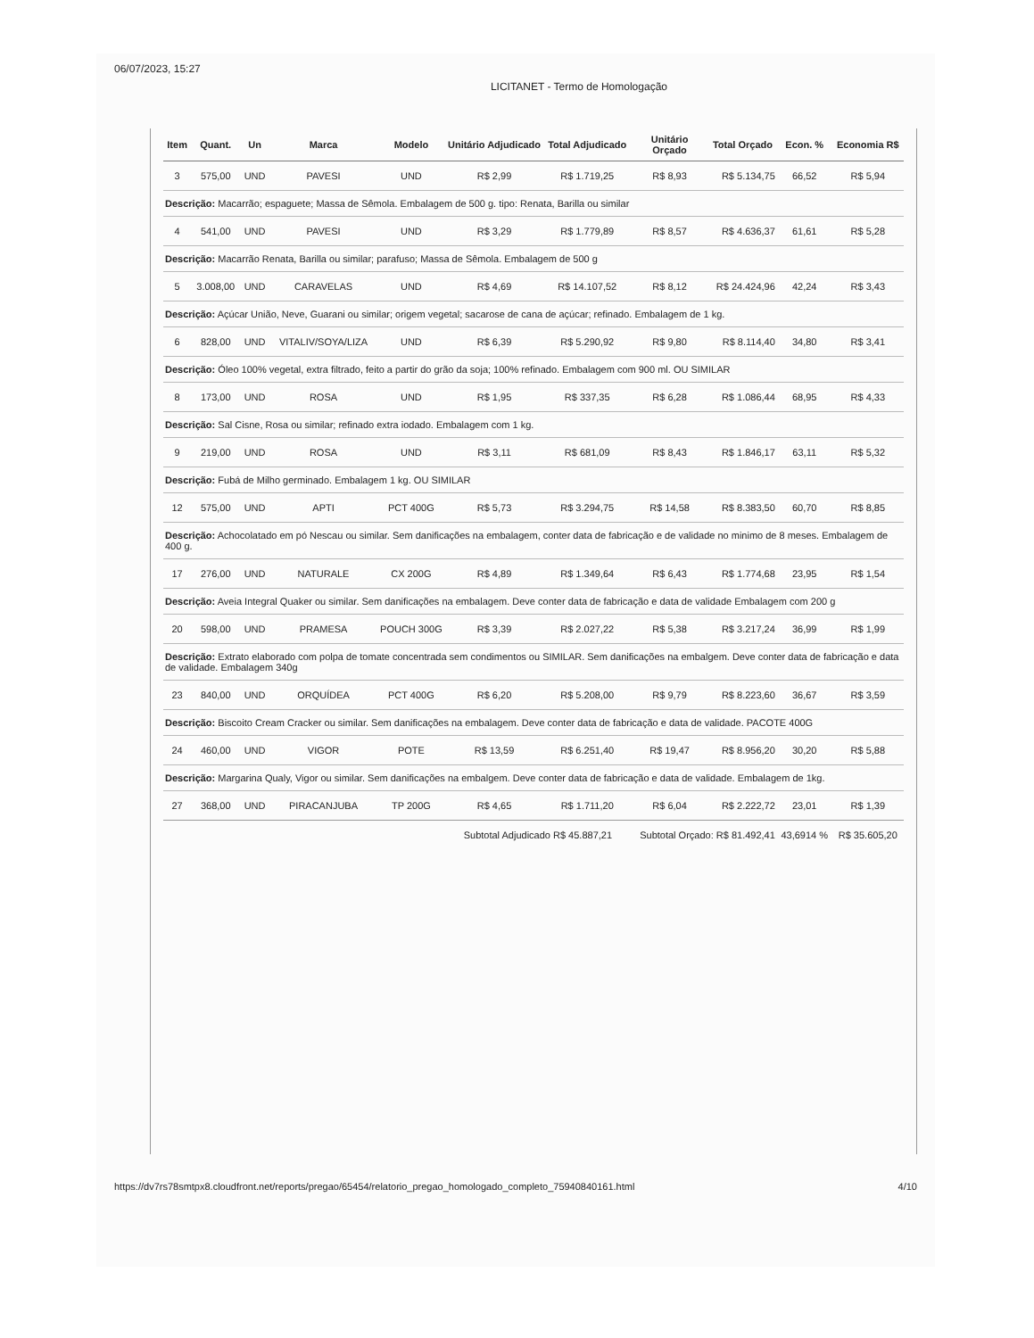06/07/2023, 15:27 LICITANET - Termo de Homologação
| Item | Quant. | Un | Marca | Modelo | Unitário Adjudicado | Total Adjudicado | Unitário Orçado | Total Orçado | Econ. % | Economia R$ |
| --- | --- | --- | --- | --- | --- | --- | --- | --- | --- | --- |
| 3 | 575,00 | UND | PAVESI | UND | R$ 2,99 | R$ 1.719,25 | R$ 8,93 | R$ 5.134,75 | 66,52 | R$ 5,94 |
| Descrição: Macarrão; espaguete; Massa de Sêmola. Embalagem de 500 g. tipo: Renata, Barilla ou similar | | | | | | | | | | |
| 4 | 541,00 | UND | PAVESI | UND | R$ 3,29 | R$ 1.779,89 | R$ 8,57 | R$ 4.636,37 | 61,61 | R$ 5,28 |
| Descrição: Macarrão Renata, Barilla ou similar; parafuso; Massa de Sêmola. Embalagem de 500 g | | | | | | | | | | |
| 5 | 3.008,00 | UND | CARAVELAS | UND | R$ 4,69 | R$ 14.107,52 | R$ 8,12 | R$ 24.424,96 | 42,24 | R$ 3,43 |
| Descrição: Açúcar União, Neve, Guarani ou similar; origem vegetal; sacarose de cana de açúcar; refinado. Embalagem de 1 kg. | | | | | | | | | | |
| 6 | 828,00 | UND | VITALIV/SOYA/LIZA | UND | R$ 6,39 | R$ 5.290,92 | R$ 9,80 | R$ 8.114,40 | 34,80 | R$ 3,41 |
| Descrição: Óleo 100% vegetal, extra filtrado, feito a partir do grão da soja; 100% refinado. Embalagem com 900 ml. OU SIMILAR | | | | | | | | | | |
| 8 | 173,00 | UND | ROSA | UND | R$ 1,95 | R$ 337,35 | R$ 6,28 | R$ 1.086,44 | 68,95 | R$ 4,33 |
| Descrição: Sal Cisne, Rosa ou similar; refinado extra iodado. Embalagem com 1 kg. | | | | | | | | | | |
| 9 | 219,00 | UND | ROSA | UND | R$ 3,11 | R$ 681,09 | R$ 8,43 | R$ 1.846,17 | 63,11 | R$ 5,32 |
| Descrição: Fubá de Milho germinado. Embalagem 1 kg. OU SIMILAR | | | | | | | | | | |
| 12 | 575,00 | UND | APTI | PCT 400G | R$ 5,73 | R$ 3.294,75 | R$ 14,58 | R$ 8.383,50 | 60,70 | R$ 8,85 |
| Descrição: Achocolatado em pó Nescau ou similar. Sem danificações na embalagem, conter data de fabricação e de validade no minimo de 8 meses. Embalagem de 400 g. | | | | | | | | | | |
| 17 | 276,00 | UND | NATURALE | CX 200G | R$ 4,89 | R$ 1.349,64 | R$ 6,43 | R$ 1.774,68 | 23,95 | R$ 1,54 |
| Descrição: Aveia Integral Quaker ou similar. Sem danificações na embalagem. Deve conter data de fabricação e data de validade Embalagem com 200 g | | | | | | | | | | |
| 20 | 598,00 | UND | PRAMESA | POUCH 300G | R$ 3,39 | R$ 2.027,22 | R$ 5,38 | R$ 3.217,24 | 36,99 | R$ 1,99 |
| Descrição: Extrato elaborado com polpa de tomate concentrada sem condimentos ou SIMILAR. Sem danificações na embalgem. Deve conter data de fabricação e data de validade. Embalagem 340g | | | | | | | | | | |
| 23 | 840,00 | UND | ORQUÍDEA | PCT 400G | R$ 6,20 | R$ 5.208,00 | R$ 9,79 | R$ 8.223,60 | 36,67 | R$ 3,59 |
| Descrição: Biscoito Cream Cracker ou similar. Sem danificações na embalagem. Deve conter data de fabricação e data de validade. PACOTE 400G | | | | | | | | | | |
| 24 | 460,00 | UND | VIGOR | POTE | R$ 13,59 | R$ 6.251,40 | R$ 19,47 | R$ 8.956,20 | 30,20 | R$ 5,88 |
| Descrição: Margarina Qualy, Vigor ou similar. Sem danificações na embalgem. Deve conter data de fabricação e data de validade. Embalagem de 1kg. | | | | | | | | | | |
| 27 | 368,00 | UND | PIRACANJUBA | TP 200G | R$ 4,65 | R$ 1.711,20 | R$ 6,04 | R$ 2.222,72 | 23,01 | R$ 1,39 |
| | | | | | Subtotal Adjudicado R$ 45.887,21 | | Subtotal Orçado: R$ 81.492,41 | | 43,6914 % | R$ 35.605,20 |
https://dv7rs78smtpx8.cloudfront.net/reports/pregao/65454/relatorio_pregao_homologado_completo_75940840161.html 4/10